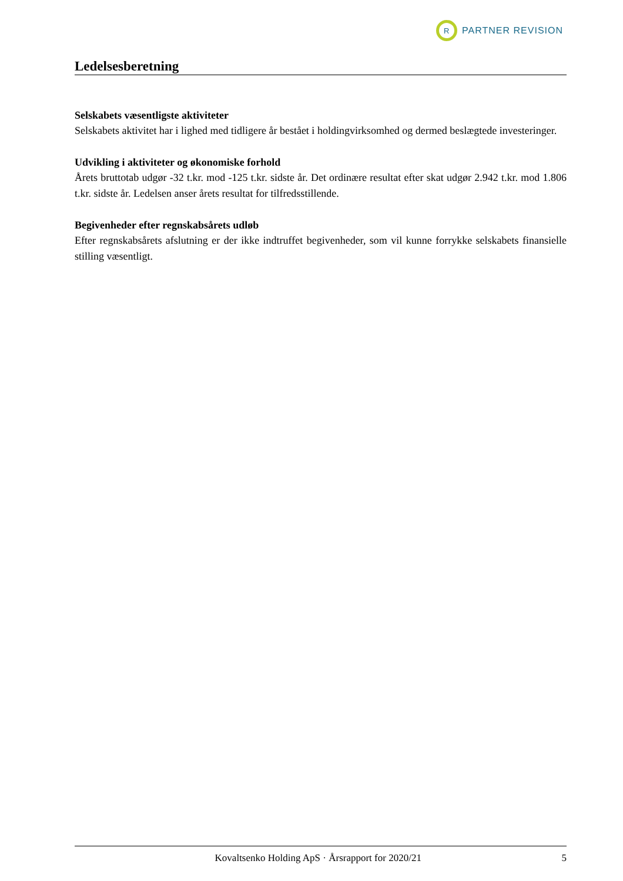R
PARTNER REVISION
Ledelsesberetning
Selskabets væsentligste aktiviteter
Selskabets aktivitet har i lighed med tidligere år bestået i holdingvirksomhed og dermed beslægtede investeringer.
Udvikling i aktiviteter og økonomiske forhold
Årets bruttotab udgør -32 t.kr. mod -125 t.kr. sidste år. Det ordinære resultat efter skat udgør 2.942 t.kr. mod 1.806 t.kr. sidste år. Ledelsen anser årets resultat for tilfredsstillende.
Begivenheder efter regnskabsårets udløb
Efter regnskabsårets afslutning er der ikke indtruffet begivenheder, som vil kunne forrykke selskabets finansielle stilling væsentligt.
Kovaltsenko Holding ApS · Årsrapport for 2020/21 5